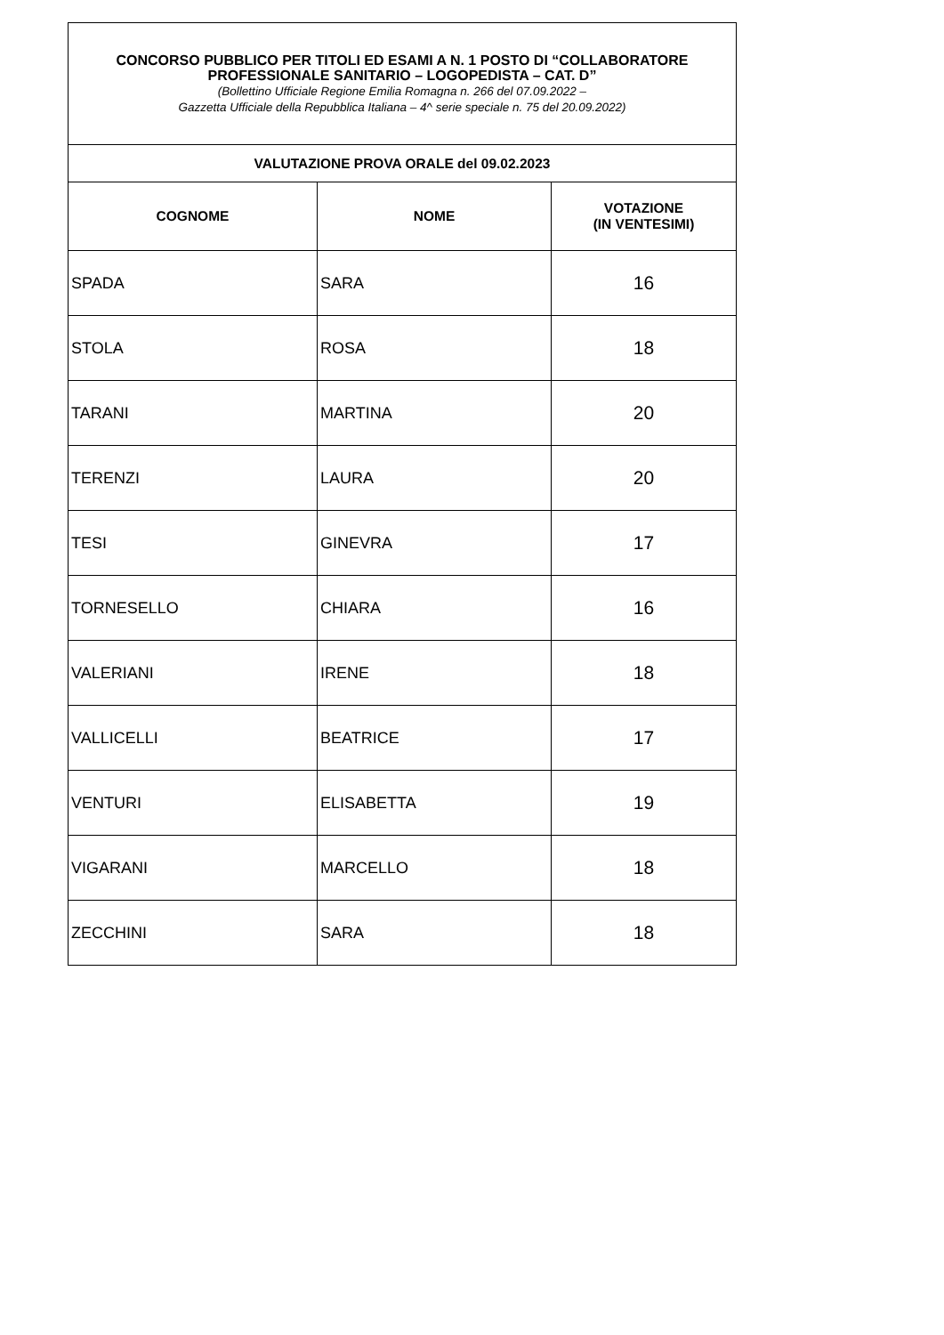| CONCORSO PUBBLICO PER TITOLI ED ESAMI A N. 1 POSTO DI “COLLABORATORE PROFESSIONALE SANITARIO – LOGOPEDISTA – CAT. D” (Bollettino Ufficiale Regione Emilia Romagna n. 266 del 07.09.2022 – Gazzetta Ufficiale della Repubblica Italiana – 4^ serie speciale n. 75 del 20.09.2022) | | |
| VALUTAZIONE PROVA ORALE del 09.02.2023 | | |
| COGNOME | NOME | VOTAZIONE (IN VENTESIMI) |
| SPADA | SARA | 16 |
| STOLA | ROSA | 18 |
| TARANI | MARTINA | 20 |
| TERENZI | LAURA | 20 |
| TESI | GINEVRA | 17 |
| TORNESELLO | CHIARA | 16 |
| VALERIANI | IRENE | 18 |
| VALLICELLI | BEATRICE | 17 |
| VENTURI | ELISABETTA | 19 |
| VIGARANI | MARCELLO | 18 |
| ZECCHINI | SARA | 18 |